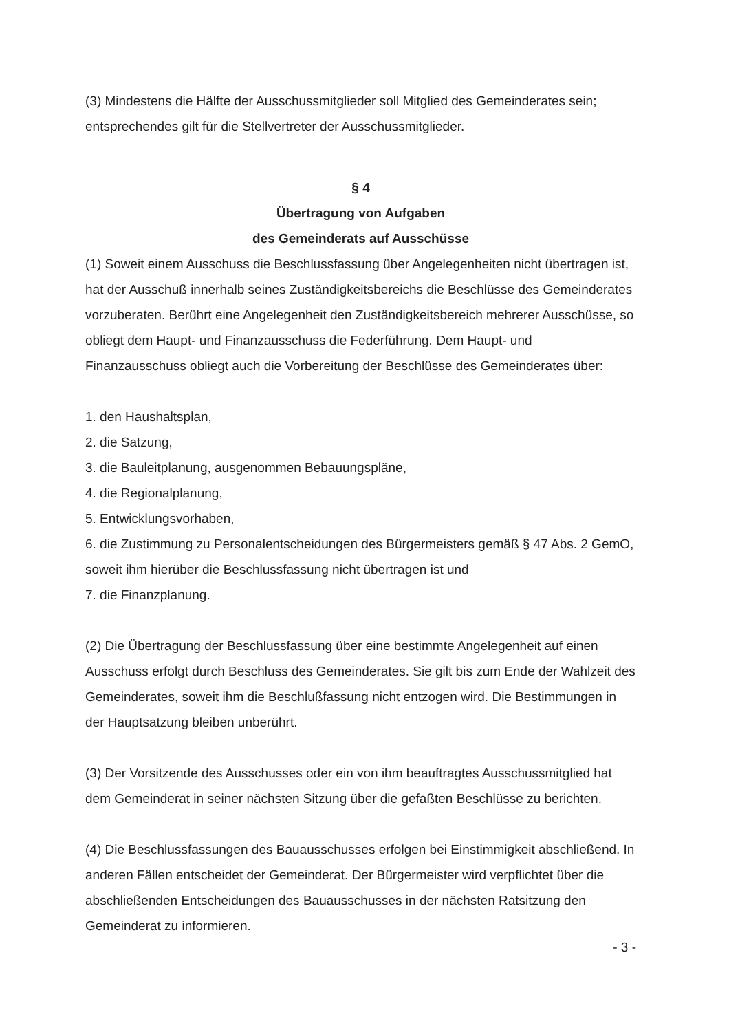(3) Mindestens die Hälfte der Ausschussmitglieder soll Mitglied des Gemeinderates sein; entsprechendes gilt für die Stellvertreter der Ausschussmitglieder.
§ 4
Übertragung von Aufgaben
des Gemeinderats auf Ausschüsse
(1) Soweit einem Ausschuss die Beschlussfassung über Angelegenheiten nicht übertragen ist, hat der Ausschuß innerhalb seines Zuständigkeitsbereichs die Beschlüsse des Gemeinderates vorzuberaten. Berührt eine Angelegenheit den Zuständigkeitsbereich mehrerer Ausschüsse, so obliegt dem Haupt- und Finanzausschuss die Federführung. Dem Haupt- und Finanzausschuss obliegt auch die Vorbereitung der Beschlüsse des Gemeinderates über:
1. den Haushaltsplan,
2. die Satzung,
3. die Bauleitplanung, ausgenommen Bebauungspläne,
4. die Regionalplanung,
5. Entwicklungsvorhaben,
6. die Zustimmung zu Personalentscheidungen des Bürgermeisters gemäß § 47 Abs. 2 GemO, soweit ihm hierüber die Beschlussfassung nicht übertragen ist und
7. die Finanzplanung.
(2) Die Übertragung der Beschlussfassung über eine bestimmte Angelegenheit auf einen Ausschuss erfolgt durch Beschluss des Gemeinderates. Sie gilt bis zum Ende der Wahlzeit des Gemeinderates, soweit ihm die Beschlußfassung nicht entzogen wird. Die Bestimmungen in der Hauptsatzung bleiben unberührt.
(3) Der Vorsitzende des Ausschusses oder ein von ihm beauftragtes Ausschussmitglied hat dem Gemeinderat in seiner nächsten Sitzung über die gefaßten Beschlüsse zu berichten.
(4) Die Beschlussfassungen des Bauausschusses erfolgen bei Einstimmigkeit abschließend. In anderen Fällen entscheidet der Gemeinderat. Der Bürgermeister wird verpflichtet über die abschließenden Entscheidungen des Bauausschusses in der nächsten Ratsitzung den Gemeinderat zu informieren.
- 3 -